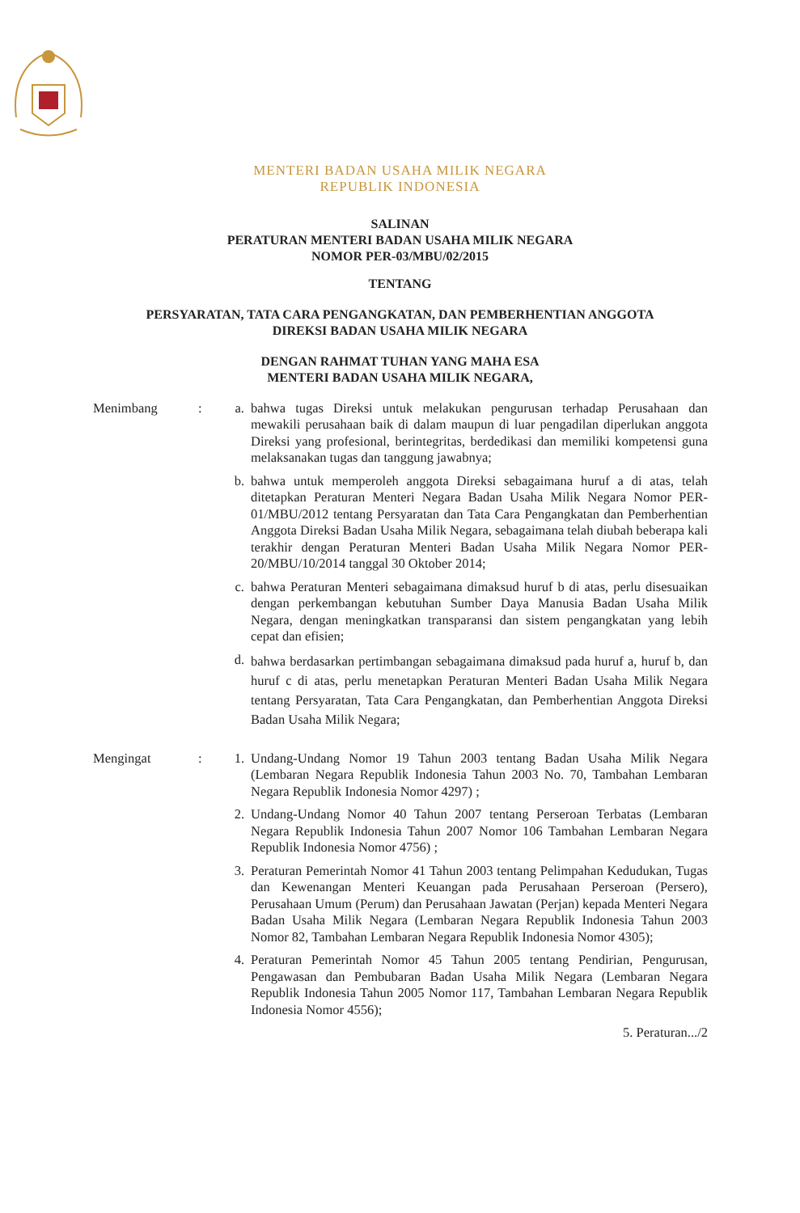MENTERI BADAN USAHA MILIK NEGARA
REPUBLIK INDONESIA
SALINAN
PERATURAN MENTERI BADAN USAHA MILIK NEGARA
NOMOR PER-03/MBU/02/2015
TENTANG
PERSYARATAN, TATA CARA PENGANGKATAN, DAN PEMBERHENTIAN ANGGOTA
DIREKSI BADAN USAHA MILIK NEGARA
DENGAN RAHMAT TUHAN YANG MAHA ESA
MENTERI BADAN USAHA MILIK NEGARA,
Menimbang : a. bahwa tugas Direksi untuk melakukan pengurusan terhadap Perusahaan dan mewakili perusahaan baik di dalam maupun di luar pengadilan diperlukan anggota Direksi yang profesional, berintegritas, berdedikasi dan memiliki kompetensi guna melaksanakan tugas dan tanggung jawabnya;
b. bahwa untuk memperoleh anggota Direksi sebagaimana huruf a di atas, telah ditetapkan Peraturan Menteri Negara Badan Usaha Milik Negara Nomor PER-01/MBU/2012 tentang Persyaratan dan Tata Cara Pengangkatan dan Pemberhentian Anggota Direksi Badan Usaha Milik Negara, sebagaimana telah diubah beberapa kali terakhir dengan Peraturan Menteri Badan Usaha Milik Negara Nomor PER-20/MBU/10/2014 tanggal 30 Oktober 2014;
c. bahwa Peraturan Menteri sebagaimana dimaksud huruf b di atas, perlu disesuaikan dengan perkembangan kebutuhan Sumber Daya Manusia Badan Usaha Milik Negara, dengan meningkatkan transparansi dan sistem pengangkatan yang lebih cepat dan efisien;
d.
bahwa berdasarkan pertimbangan sebagaimana dimaksud pada huruf a, huruf b, dan huruf c di atas, perlu menetapkan Peraturan Menteri Badan Usaha Milik Negara tentang Persyaratan, Tata Cara Pengangkatan, dan Pemberhentian Anggota Direksi Badan Usaha Milik Negara;
Mengingat : 1. Undang-Undang Nomor 19 Tahun 2003 tentang Badan Usaha Milik Negara (Lembaran Negara Republik Indonesia Tahun 2003 No. 70, Tambahan Lembaran Negara Republik Indonesia Nomor 4297) ;
2. Undang-Undang Nomor 40 Tahun 2007 tentang Perseroan Terbatas (Lembaran Negara Republik Indonesia Tahun 2007 Nomor 106 Tambahan Lembaran Negara Republik Indonesia Nomor 4756) ;
3. Peraturan Pemerintah Nomor 41 Tahun 2003 tentang Pelimpahan Kedudukan, Tugas dan Kewenangan Menteri Keuangan pada Perusahaan Perseroan (Persero), Perusahaan Umum (Perum) dan Perusahaan Jawatan (Perjan) kepada Menteri Negara Badan Usaha Milik Negara (Lembaran Negara Republik Indonesia Tahun 2003 Nomor 82, Tambahan Lembaran Negara Republik Indonesia Nomor 4305);
4. Peraturan Pemerintah Nomor 45 Tahun 2005 tentang Pendirian, Pengurusan, Pengawasan dan Pembubaran Badan Usaha Milik Negara (Lembaran Negara Republik Indonesia Tahun 2005 Nomor 117, Tambahan Lembaran Negara Republik Indonesia Nomor 4556);
5. Peraturan.../2